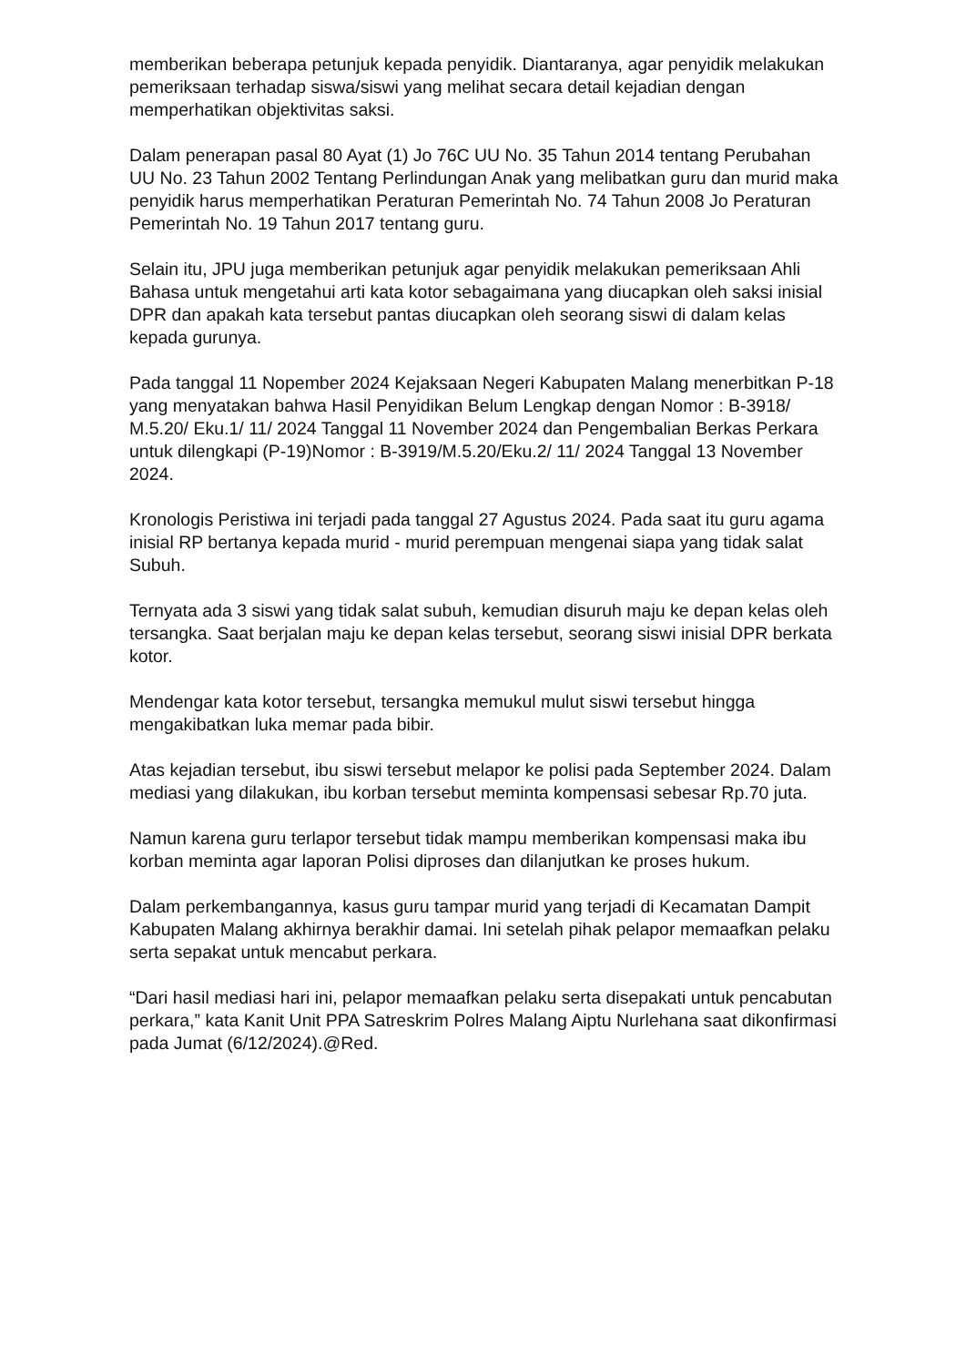memberikan beberapa petunjuk kepada penyidik. Diantaranya, agar penyidik melakukan pemeriksaan terhadap siswa/siswi yang melihat secara detail kejadian dengan memperhatikan objektivitas saksi.
Dalam penerapan pasal 80 Ayat (1) Jo 76C UU No. 35 Tahun 2014 tentang Perubahan UU No. 23 Tahun 2002 Tentang Perlindungan Anak yang melibatkan guru dan murid maka penyidik harus memperhatikan Peraturan Pemerintah No. 74 Tahun 2008 Jo Peraturan Pemerintah No. 19 Tahun 2017 tentang guru.
Selain itu, JPU juga memberikan petunjuk agar penyidik melakukan pemeriksaan Ahli Bahasa untuk mengetahui arti kata kotor sebagaimana yang diucapkan oleh saksi inisial DPR dan apakah kata tersebut pantas diucapkan oleh seorang siswi di dalam kelas kepada gurunya.
Pada tanggal 11 Nopember 2024 Kejaksaan Negeri Kabupaten Malang menerbitkan P-18 yang menyatakan bahwa Hasil Penyidikan Belum Lengkap dengan Nomor : B-3918/ M.5.20/ Eku.1/ 11/ 2024 Tanggal 11 November 2024 dan Pengembalian Berkas Perkara untuk dilengkapi (P-19)Nomor : B-3919/M.5.20/Eku.2/ 11/ 2024 Tanggal 13 November 2024.
Kronologis Peristiwa ini terjadi pada tanggal 27 Agustus 2024. Pada saat itu guru agama inisial RP bertanya kepada murid - murid perempuan mengenai siapa yang tidak salat Subuh.
Ternyata ada 3 siswi yang tidak salat subuh, kemudian disuruh maju ke depan kelas oleh tersangka. Saat berjalan maju ke depan kelas tersebut, seorang siswi inisial DPR berkata kotor.
Mendengar kata kotor tersebut, tersangka memukul mulut siswi tersebut hingga mengakibatkan luka memar pada bibir.
Atas kejadian tersebut, ibu siswi tersebut melapor ke polisi pada September 2024. Dalam mediasi yang dilakukan, ibu korban tersebut meminta kompensasi sebesar Rp.70 juta.
Namun karena guru terlapor tersebut tidak mampu memberikan kompensasi maka ibu korban meminta agar laporan Polisi diproses dan dilanjutkan ke proses hukum.
Dalam perkembangannya, kasus guru tampar murid yang terjadi di Kecamatan Dampit Kabupaten Malang akhirnya berakhir damai. Ini setelah pihak pelapor memaafkan pelaku serta sepakat untuk mencabut perkara.
“Dari hasil mediasi hari ini, pelapor memaafkan pelaku serta disepakati untuk pencabutan perkara,” kata Kanit Unit PPA Satreskrim Polres Malang Aiptu Nurlehana saat dikonfirmasi pada Jumat (6/12/2024).@Red.